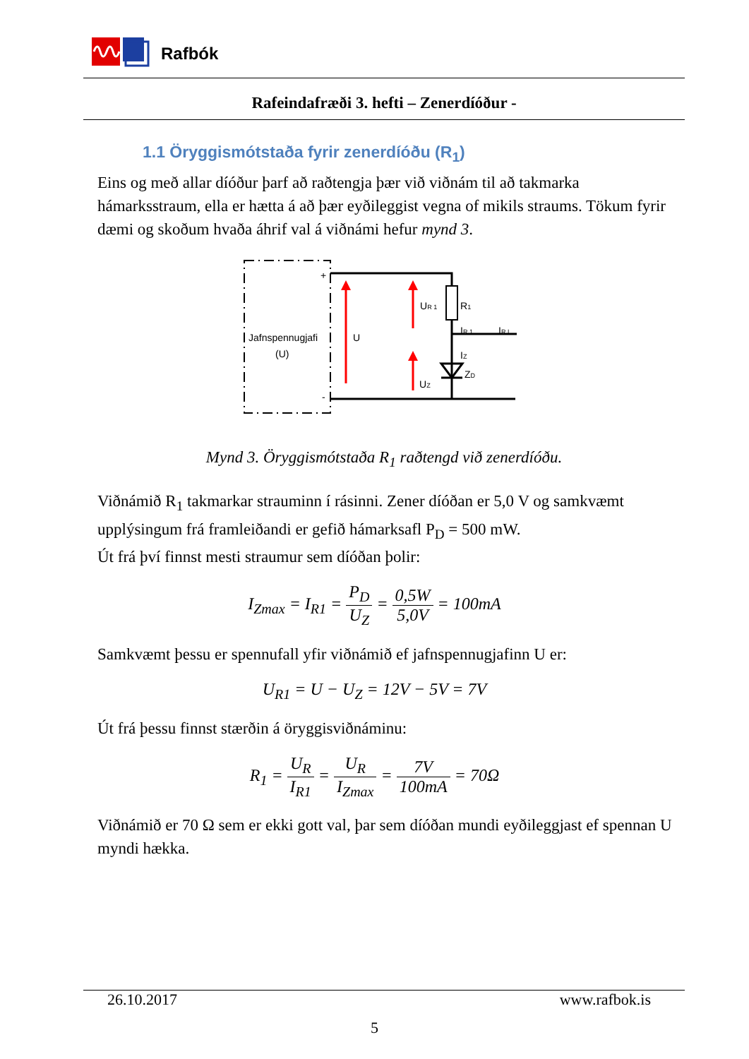Rafbók
Rafeindafræði 3. hefti – Zenerdíóður -
1.1 Öryggismótstaða fyrir zenerdíóðu (R<sub>1</sub>)
Eins og með allar díóður þarf að raðtengja þær við viðnám til að takmarka hámarksstraum, ella er hætta á að þær eyðileggist vegna of mikils straums. Tökum fyrir dæmi og skoðum hvaða áhrif val á viðnámi hefur mynd 3.
Jafnspennugjafi
(U)
+
-
U
UR 1
R1
IR 1
IR L
IZ
ZD
UZ
Mynd 3. Öryggismótstaða R<sub>1</sub> raðtengd við zenerdíóðu.
Viðnámið R<sub>1</sub> takmarkar strauminn í rásinni. Zener díóðan er 5,0 V og samkvæmt upplýsingum frá framleiðandi er gefið hámarksafl P<sub>D</sub> = 500 mW.
Út frá því finnst mesti straumur sem díóðan þolir:
I<sub>Zmax</sub> = I<sub>R1</sub> = P<sub>D</sub> U<sub>Z</sub> = 0,5W 5,0V = 100mA
Samkvæmt þessu er spennufall yfir viðnámið ef jafnspennugjafinn U er:
U<sub>R1</sub> = U − U<sub>Z</sub> = 12V − 5V = 7V
Út frá þessu finnst stærðin á öryggisviðnáminu:
R<sub>1</sub> = U<sub>R</sub> I<sub>R1</sub> = U<sub>R</sub> I<sub>Zmax</sub> = 7V 100mA = 70Ω
Viðnámið er 70 Ω sem er ekki gott val, þar sem díóðan mundi eyðileggjast ef spennan U myndi hækka.
26.10.2017 www.rafbok.is
5